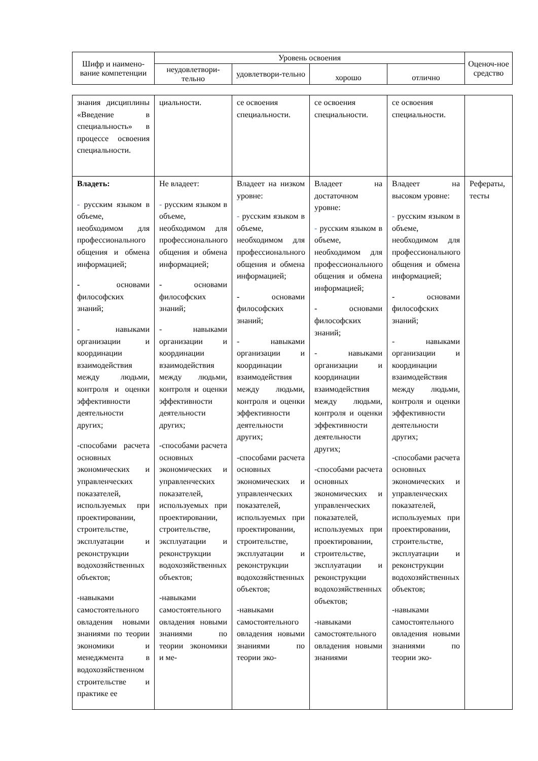| Шифр и наимено-вание компетенции | Уровень освоения | | | | Оценоч-ное средство |
| --- | --- | --- | --- | --- | --- |
| | неудовлетвори-тельно | удовлетвори-тельно | хорошо | отлично | |
| знания дисциплины «Введение в специальность» в процессе освоения специальности. | циальности. | се освоения специальности. | се освоения специальности. | се освоения специальности. | |
| Владеть: - русским языком в объеме, необходимом для профессионального общения и обмена информацией; - основами философских знаний; - навыками организации и координации взаимодействия между людьми, контроля и оценки эффективности деятельности других; -способами расчета основных экономических и управленческих показателей, используемых при проектировании, строительстве, эксплуатации и реконструкции водохозяйственных объектов; -навыками самостоятельного овладения новыми знаниями по теории экономики и менеджмента в водохозяйственном строительстве и практике ее | Не владеет: - русским языком в объеме, необходимом для профессионального общения и обмена информацией; - основами философских знаний; - навыками организации и координации взаимодействия между людьми, контроля и оценки эффективности деятельности других; -способами расчета основных экономических и управленческих показателей, используемых при проектировании, строительстве, эксплуатации и реконструкции водохозяйственных объектов; -навыками самостоятельного овладения новыми знаниями по теории экономики и ме- | Владеет на низком уровне: - русским языком в объеме, необходимом для профессионального общения и обмена информацией; - основами философских знаний; - навыками организации и координации взаимодействия между людьми, контроля и оценки эффективности деятельности других; -способами расчета основных экономических и управленческих показателей, используемых при проектировании, строительстве, эксплуатации и реконструкции водохозяйственных объектов; -навыками самостоятельного овладения новыми знаниями по теории эко- | Владеет на достаточном уровне: - русским языком в объеме, необходимом для профессионального общения и обмена информацией; - основами философских знаний; - навыками организации и координации взаимодействия между людьми, контроля и оценки эффективности деятельности других; -способами расчета основных экономических и управленческих показателей, используемых при проектировании, строительстве, эксплуатации и реконструкции водохозяйственных объектов; -навыками самостоятельного овладения новыми знаниями | Владеет на высоком уровне: - русским языком в объеме, необходимом для профессионального общения и обмена информацией; - основами философских знаний; - навыками организации и координации взаимодействия между людьми, контроля и оценки эффективности деятельности других; -способами расчета основных экономических и управленческих показателей, используемых при проектировании, строительстве, эксплуатации и реконструкции водохозяйственных объектов; -навыками самостоятельного овладения новыми знаниями по теории эко- | Рефераты, тесты |